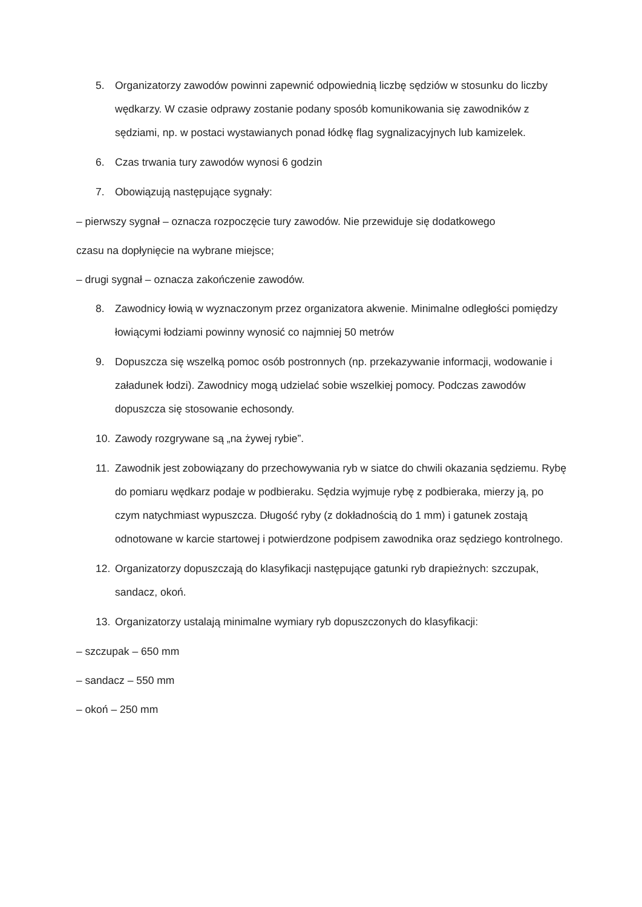5. Organizatorzy zawodów powinni zapewnić odpowiednią liczbę sędziów w stosunku do liczby wędkarzy. W czasie odprawy zostanie podany sposób komunikowania się zawodników z sędziami, np. w postaci wystawianych ponad łódkę flag sygnalizacyjnych lub kamizelek.
6. Czas trwania tury zawodów wynosi 6 godzin
7. Obowiązują następujące sygnały:
– pierwszy sygnał – oznacza rozpoczęcie tury zawodów. Nie przewiduje się dodatkowego
czasu na dopłynięcie na wybrane miejsce;
– drugi sygnał – oznacza zakończenie zawodów.
8. Zawodnicy łowią w wyznaczonym przez organizatora akwenie. Minimalne odległości pomiędzy łowiącymi łodziami powinny wynosić co najmniej 50 metrów
9. Dopuszcza się wszelką pomoc osób postronnych (np. przekazywanie informacji, wodowanie i załadunek łodzi). Zawodnicy mogą udzielać sobie wszelkiej pomocy. Podczas zawodów dopuszcza się stosowanie echosondy.
10. Zawody rozgrywane są „na żywej rybie”.
11. Zawodnik jest zobowiązany do przechowywania ryb w siatce do chwili okazania sędziemu. Rybę do pomiaru wędkarz podaje w podbieraku. Sędzia wyjmuje rybę z podbieraka, mierzy ją, po czym natychmiast wypuszcza. Długość ryby (z dokładnością do 1 mm) i gatunek zostają odnotowane w karcie startowej i potwierdzone podpisem zawodnika oraz sędziego kontrolnego.
12. Organizatorzy dopuszczają do klasyfikacji następujące gatunki ryb drapieżnych: szczupak, sandacz, okoń.
13. Organizatorzy ustalają minimalne wymiary ryb dopuszczonych do klasyfikacji:
– szczupak – 650 mm
– sandacz – 550 mm
– okoń – 250 mm